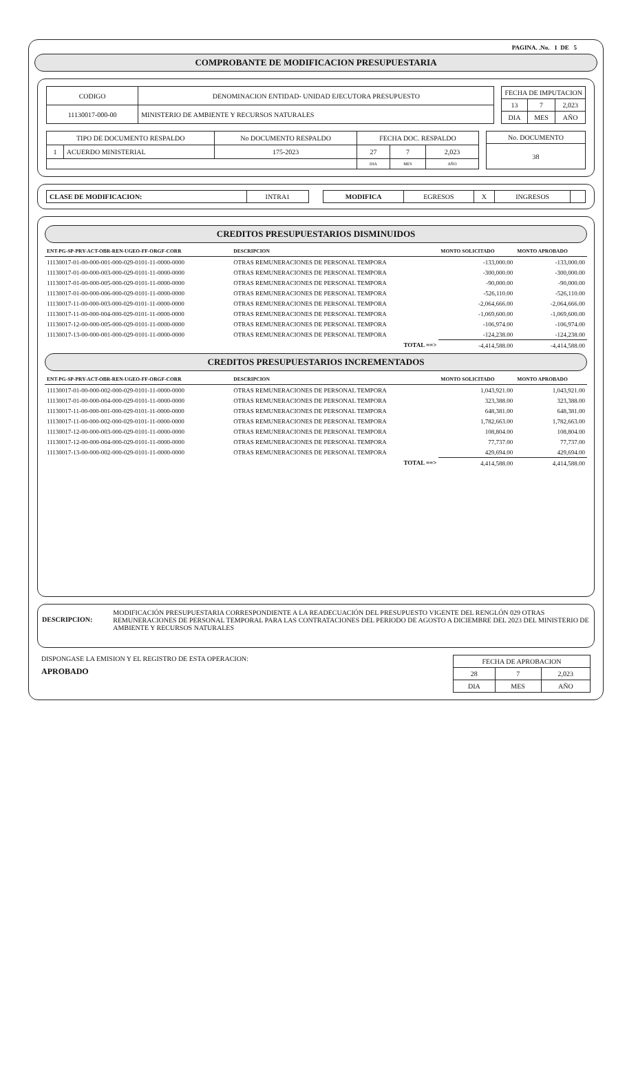PAGINA. .No. 1 DE 5
COMPROBANTE DE MODIFICACION PRESUPUESTARIA
| CODIGO | DENOMINACION ENTIDAD- UNIDAD EJECUTORA PRESUPUESTO |
| --- | --- |
| 11130017-000-00 | MINISTERIO DE AMBIENTE Y RECURSOS NATURALES |
| FECHA DE IMPUTACION | | |
| --- | --- | --- |
| 13 | 7 | 2,023 |
| DIA | MES | AÑO |
| TIPO DE DOCUMENTO RESPALDO | | No DOCUMENTO RESPALDO | FECHA DOC. RESPALDO | | |
| --- | --- | --- | --- | --- | --- |
| 1 | ACUERDO MINISTERIAL | 175-2023 | 27 | 7 | 2,023 |
| | | | DIA | MES | AÑO |
| No. DOCUMENTO |
| --- |
| 38 |
| CLASE DE MODIFICACION: | INTRA1 |
| MODIFICA | EGRESOS | X | INGRESOS | |
CREDITOS PRESUPUESTARIOS DISMINUIDOS
| ENT-PG-SP-PRY-ACT-OBR-REN-UGEO-FF-ORGF-CORR | DESCRIPCION | MONTO SOLICITADO | MONTO APROBADO |
| --- | --- | --- | --- |
| 11130017-01-00-000-001-000-029-0101-11-0000-0000 | OTRAS REMUNERACIONES DE PERSONAL TEMPORA | -133,000.00 | -133,000.00 |
| 11130017-01-00-000-003-000-029-0101-11-0000-0000 | OTRAS REMUNERACIONES DE PERSONAL TEMPORA | -300,000.00 | -300,000.00 |
| 11130017-01-00-000-005-000-029-0101-11-0000-0000 | OTRAS REMUNERACIONES DE PERSONAL TEMPORA | -90,000.00 | -90,000.00 |
| 11130017-01-00-000-006-000-029-0101-11-0000-0000 | OTRAS REMUNERACIONES DE PERSONAL TEMPORA | -526,110.00 | -526,110.00 |
| 11130017-11-00-000-003-000-029-0101-11-0000-0000 | OTRAS REMUNERACIONES DE PERSONAL TEMPORA | -2,064,666.00 | -2,064,666.00 |
| 11130017-11-00-000-004-000-029-0101-11-0000-0000 | OTRAS REMUNERACIONES DE PERSONAL TEMPORA | -1,069,600.00 | -1,069,600.00 |
| 11130017-12-00-000-005-000-029-0101-11-0000-0000 | OTRAS REMUNERACIONES DE PERSONAL TEMPORA | -106,974.00 | -106,974.00 |
| 11130017-13-00-000-001-000-029-0101-11-0000-0000 | OTRAS REMUNERACIONES DE PERSONAL TEMPORA | -124,238.00 | -124,238.00 |
| | TOTAL ==> | -4,414,588.00 | -4,414,588.00 |
CREDITOS PRESUPUESTARIOS INCREMENTADOS
| ENT-PG-SP-PRY-ACT-OBR-REN-UGEO-FF-ORGF-CORR | DESCRIPCION | MONTO SOLICITADO | MONTO APROBADO |
| --- | --- | --- | --- |
| 11130017-01-00-000-002-000-029-0101-11-0000-0000 | OTRAS REMUNERACIONES DE PERSONAL TEMPORA | 1,043,921.00 | 1,043,921.00 |
| 11130017-01-00-000-004-000-029-0101-11-0000-0000 | OTRAS REMUNERACIONES DE PERSONAL TEMPORA | 323,388.00 | 323,388.00 |
| 11130017-11-00-000-001-000-029-0101-11-0000-0000 | OTRAS REMUNERACIONES DE PERSONAL TEMPORA | 648,381.00 | 648,381.00 |
| 11130017-11-00-000-002-000-029-0101-11-0000-0000 | OTRAS REMUNERACIONES DE PERSONAL TEMPORA | 1,782,663.00 | 1,782,663.00 |
| 11130017-12-00-000-003-000-029-0101-11-0000-0000 | OTRAS REMUNERACIONES DE PERSONAL TEMPORA | 108,804.00 | 108,804.00 |
| 11130017-12-00-000-004-000-029-0101-11-0000-0000 | OTRAS REMUNERACIONES DE PERSONAL TEMPORA | 77,737.00 | 77,737.00 |
| 11130017-13-00-000-002-000-029-0101-11-0000-0000 | OTRAS REMUNERACIONES DE PERSONAL TEMPORA | 429,694.00 | 429,694.00 |
| | TOTAL ==> | 4,414,588.00 | 4,414,588.00 |
DESCRIPCION:
MODIFICACIÓN PRESUPUESTARIA CORRESPONDIENTE A LA READECUACIÓN DEL PRESUPUESTO VIGENTE DEL RENGLÓN 029 OTRAS REMUNERACIONES DE PERSONAL TEMPORAL PARA LAS CONTRATACIONES DEL PERIODO DE AGOSTO A DICIEMBRE DEL 2023 DEL MINISTERIO DE AMBIENTE Y RECURSOS NATURALES
DISPONGASE LA EMISION Y EL REGISTRO DE ESTA OPERACION:
APROBADO
| FECHA DE APROBACION | | |
| --- | --- | --- |
| 28 | 7 | 2,023 |
| DIA | MES | AÑO |